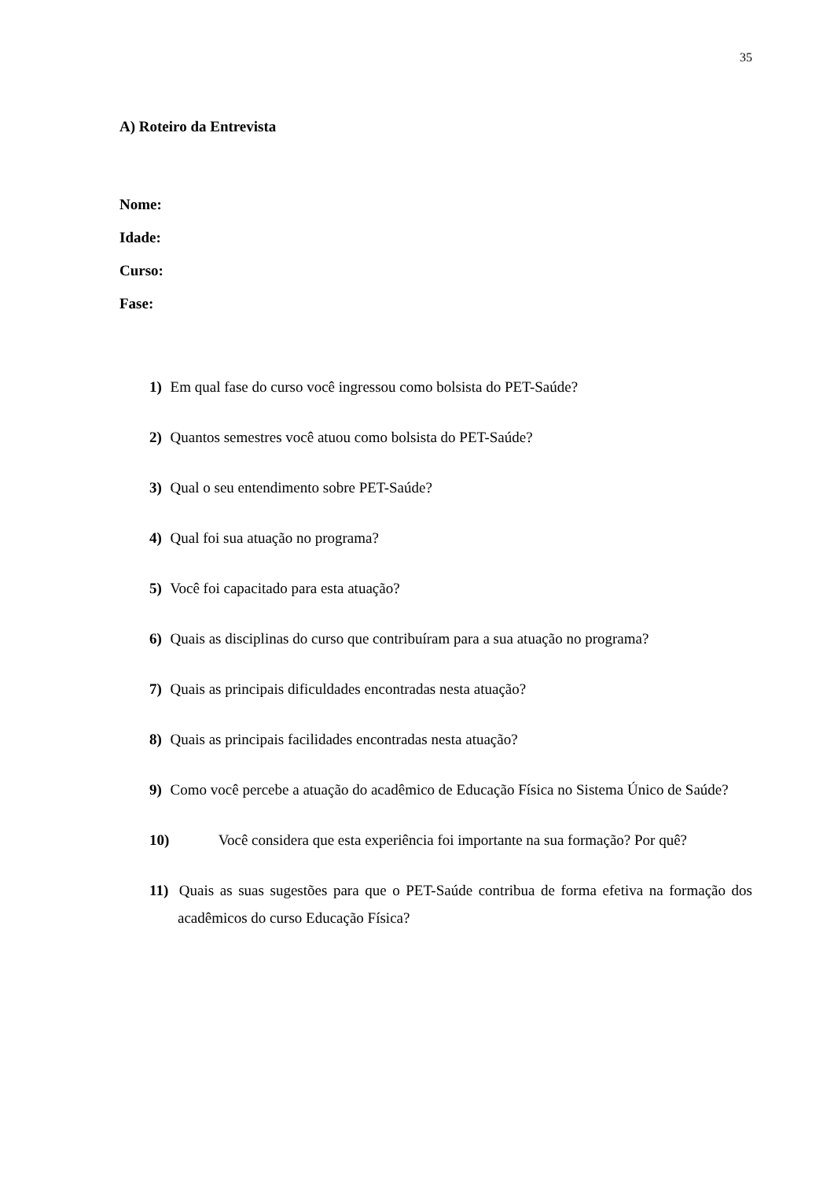35
A) Roteiro da Entrevista
Nome:
Idade:
Curso:
Fase:
1) Em qual fase do curso você ingressou como bolsista do PET-Saúde?
2) Quantos semestres você atuou como bolsista do PET-Saúde?
3) Qual o seu entendimento sobre PET-Saúde?
4) Qual foi sua atuação no programa?
5) Você foi capacitado para esta atuação?
6) Quais as disciplinas do curso que contribuíram para a sua atuação no programa?
7) Quais as principais dificuldades encontradas nesta atuação?
8) Quais as principais facilidades encontradas nesta atuação?
9) Como você percebe a atuação do acadêmico de Educação Física no Sistema Único de Saúde?
10) Você considera que esta experiência foi importante na sua formação? Por quê?
11) Quais as suas sugestões para que o PET-Saúde contribua de forma efetiva na formação dos acadêmicos do curso Educação Física?